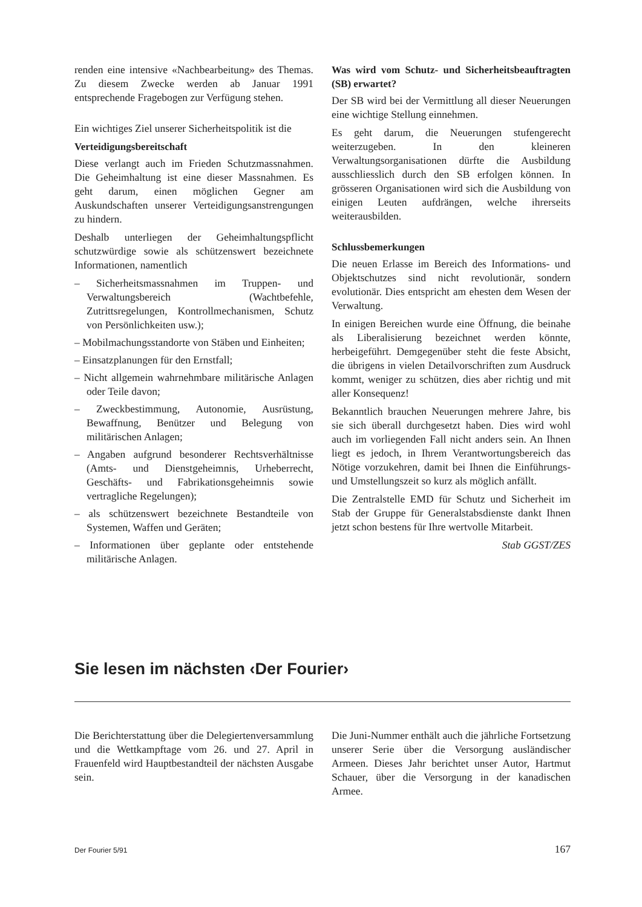renden eine intensive «Nachbearbeitung» des Themas. Zu diesem Zwecke werden ab Januar 1991 entsprechende Fragebogen zur Verfügung stehen.
Ein wichtiges Ziel unserer Sicherheitspolitik ist die
Verteidigungsbereitschaft
Diese verlangt auch im Frieden Schutzmassnahmen. Die Geheimhaltung ist eine dieser Massnahmen. Es geht darum, einen möglichen Gegner am Auskundschaften unserer Verteidigungsanstrengungen zu hindern.
Deshalb unterliegen der Geheimhaltungspflicht schutzwürdige sowie als schützenswert bezeichnete Informationen, namentlich
– Sicherheitsmassnahmen im Truppen- und Verwaltungsbereich (Wachtbefehle, Zutrittsregelungen, Kontrollmechanismen, Schutz von Persönlichkeiten usw.);
– Mobilmachungsstandorte von Stäben und Einheiten;
– Einsatzplanungen für den Ernstfall;
– Nicht allgemein wahrnehmbare militärische Anlagen oder Teile davon;
– Zweckbestimmung, Autonomie, Ausrüstung, Bewaffnung, Benützer und Belegung von militärischen Anlagen;
– Angaben aufgrund besonderer Rechtsverhältnisse (Amts- und Dienstgeheimnis, Urheberrecht, Geschäfts- und Fabrikationsgeheimnis sowie vertragliche Regelungen);
– als schützenswert bezeichnete Bestandteile von Systemen, Waffen und Geräten;
– Informationen über geplante oder entstehende militärische Anlagen.
Was wird vom Schutz- und Sicherheitsbeauftragten (SB) erwartet?
Der SB wird bei der Vermittlung all dieser Neuerungen eine wichtige Stellung einnehmen.
Es geht darum, die Neuerungen stufengerecht weiterzugeben. In den kleineren Verwaltungsorganisationen dürfte die Ausbildung ausschliesslich durch den SB erfolgen können. In grösseren Organisationen wird sich die Ausbildung von einigen Leuten aufdrängen, welche ihrerseits weiterausbilden.
Schlussbemerkungen
Die neuen Erlasse im Bereich des Informations- und Objektschutzes sind nicht revolutionär, sondern evolutionär. Dies entspricht am ehesten dem Wesen der Verwaltung.
In einigen Bereichen wurde eine Öffnung, die beinahe als Liberalisierung bezeichnet werden könnte, herbeigeführt. Demgegenüber steht die feste Absicht, die übrigens in vielen Detailvorschriften zum Ausdruck kommt, weniger zu schützen, dies aber richtig und mit aller Konsequenz!
Bekanntlich brauchen Neuerungen mehrere Jahre, bis sie sich überall durchgesetzt haben. Dies wird wohl auch im vorliegenden Fall nicht anders sein. An Ihnen liegt es jedoch, in Ihrem Verantwortungsbereich das Nötige vorzukehren, damit bei Ihnen die Einführungs- und Umstellungszeit so kurz als möglich anfällt.
Die Zentralstelle EMD für Schutz und Sicherheit im Stab der Gruppe für Generalstabsdienste dankt Ihnen jetzt schon bestens für Ihre wertvolle Mitarbeit.
Stab GGST/ZES
Sie lesen im nächsten ‹Der Fourier›
Die Berichterstattung über die Delegiertenversammlung und die Wettkampftage vom 26. und 27. April in Frauenfeld wird Hauptbestandteil der nächsten Ausgabe sein.
Die Juni-Nummer enthält auch die jährliche Fortsetzung unserer Serie über die Versorgung ausländischer Armeen. Dieses Jahr berichtet unser Autor, Hartmut Schauer, über die Versorgung in der kanadischen Armee.
Der Fourier 5/91 167